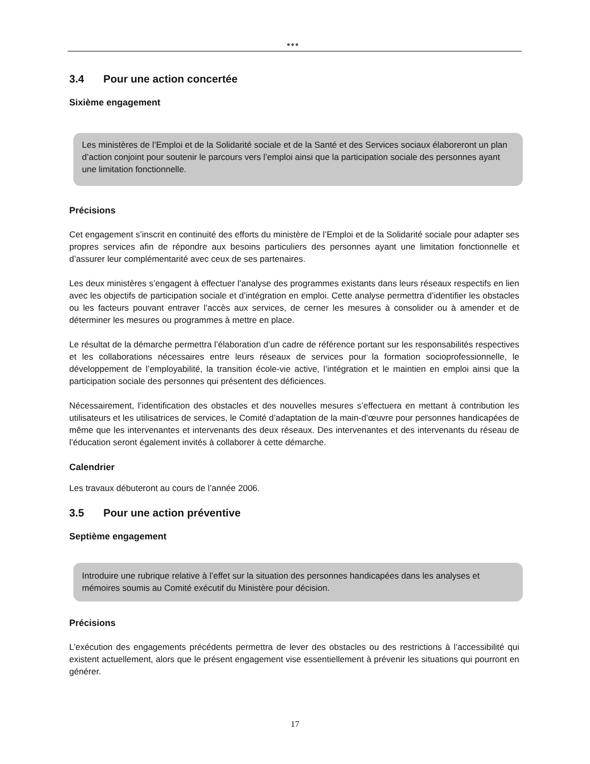●●●
3.4 Pour une action concertée
Sixième engagement
Les ministères de l’Emploi et de la Solidarité sociale et de la Santé et des Services sociaux élaboreront un plan d’action conjoint pour soutenir le parcours vers l’emploi ainsi que la participation sociale des personnes ayant une limitation fonctionnelle.
Précisions
Cet engagement s’inscrit en continuité des efforts du ministère de l’Emploi et de la Solidarité sociale pour adapter ses propres services afin de répondre aux besoins particuliers des personnes ayant une limitation fonctionnelle et d’assurer leur complémentarité avec ceux de ses partenaires.
Les deux ministères s’engagent à effectuer l’analyse des programmes existants dans leurs réseaux respectifs en lien avec les objectifs de participation sociale et d’intégration en emploi. Cette analyse permettra d’identifier les obstacles ou les facteurs pouvant entraver l’accès aux services, de cerner les mesures à consolider ou à amender et de déterminer les mesures ou programmes à mettre en place.
Le résultat de la démarche permettra l’élaboration d’un cadre de référence portant sur les responsabilités respectives et les collaborations nécessaires entre leurs réseaux de services pour la formation socioprofessionnelle, le développement de l’employabilité, la transition école-vie active, l’intégration et le maintien en emploi ainsi que la participation sociale des personnes qui présentent des déficiences.
Nécessairement, l’identification des obstacles et des nouvelles mesures s’effectuera en mettant à contribution les utilisateurs et les utilisatrices de services, le Comité d’adaptation de la main-d’œuvre pour personnes handicapées de même que les intervenantes et intervenants des deux réseaux. Des intervenantes et des intervenants du réseau de l’éducation seront également invités à collaborer à cette démarche.
Calendrier
Les travaux débuteront au cours de l’année 2006.
3.5 Pour une action préventive
Septième engagement
Introduire une rubrique relative à l’effet sur la situation des personnes handicapées dans les analyses et mémoires soumis au Comité exécutif du Ministère pour décision.
Précisions
L’exécution des engagements précédents permettra de lever des obstacles ou des restrictions à l’accessibilité qui existent actuellement, alors que le présent engagement vise essentiellement à prévenir les situations qui pourront en générer.
17